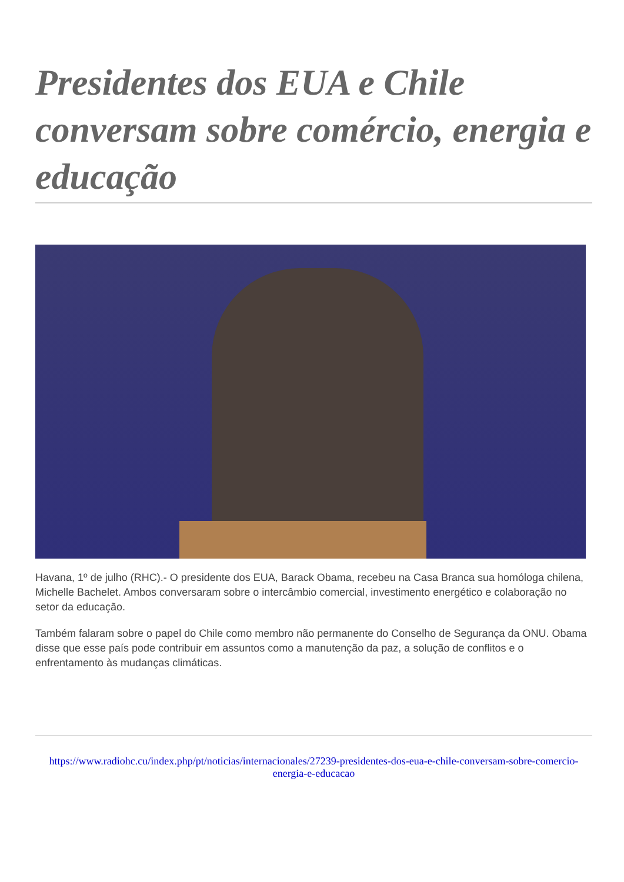Presidentes dos EUA e Chile conversam sobre comércio, energia e educação
Havana, 1º de julho (RHC).- O presidente dos EUA, Barack Obama, recebeu na Casa Branca sua homóloga chilena, Michelle Bachelet. Ambos conversaram sobre o intercâmbio comercial, investimento energético e colaboração no setor da educação.
Também falaram sobre o papel do Chile como membro não permanente do Conselho de Segurança da ONU. Obama disse que esse país pode contribuir em assuntos como a manutenção da paz, a solução de conflitos e o enfrentamento às mudanças climáticas.
https://www.radiohc.cu/index.php/pt/noticias/internacionales/27239-presidentes-dos-eua-e-chile-conversam-sobre-comercio-energia-e-educacao